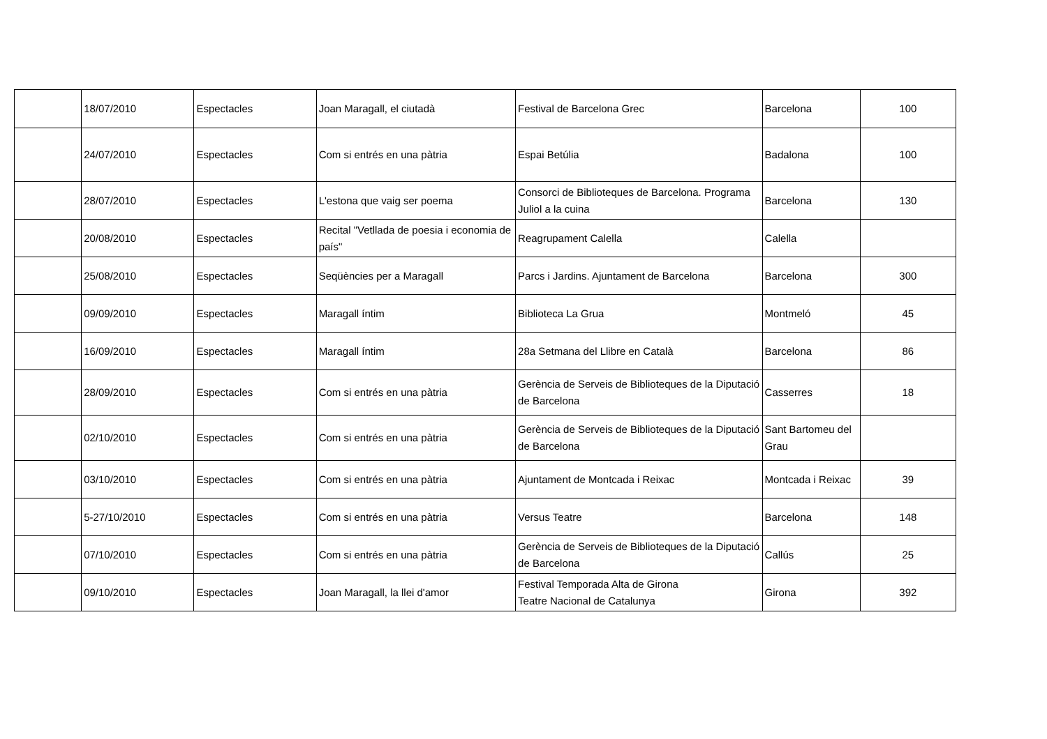| | 18/07/2010 | Espectacles | Joan Maragall, el ciutadà | Festival de Barcelona Grec | Barcelona | 100 |
| | 24/07/2010 | Espectacles | Com si entrés en una pàtria | Espai Betúlia | Badalona | 100 |
| | 28/07/2010 | Espectacles | L'estona que vaig ser poema | Consorci de Biblioteques de Barcelona. Programa Juliol a la cuina | Barcelona | 130 |
| | 20/08/2010 | Espectacles | Recital "Vetllada de poesia i economia de país" | Reagrupament Calella | Calella | |
| | 25/08/2010 | Espectacles | Seqüències per a Maragall | Parcs i Jardins. Ajuntament de Barcelona | Barcelona | 300 |
| | 09/09/2010 | Espectacles | Maragall íntim | Biblioteca La Grua | Montmeló | 45 |
| | 16/09/2010 | Espectacles | Maragall íntim | 28a Setmana del Llibre en Català | Barcelona | 86 |
| | 28/09/2010 | Espectacles | Com si entrés en una pàtria | Gerència de Serveis de Biblioteques de la Diputació de Barcelona | Casserres | 18 |
| | 02/10/2010 | Espectacles | Com si entrés en una pàtria | Gerència de Serveis de Biblioteques de la Diputació de Barcelona | Sant Bartomeu del Grau | |
| | 03/10/2010 | Espectacles | Com si entrés en una pàtria | Ajuntament de Montcada i Reixac | Montcada i Reixac | 39 |
| | 5-27/10/2010 | Espectacles | Com si entrés en una pàtria | Versus Teatre | Barcelona | 148 |
| | 07/10/2010 | Espectacles | Com si entrés en una pàtria | Gerència de Serveis de Biblioteques de la Diputació de Barcelona | Callús | 25 |
| | 09/10/2010 | Espectacles | Joan Maragall, la llei d'amor | Festival Temporada Alta de Girona Teatre Nacional de Catalunya | Girona | 392 |